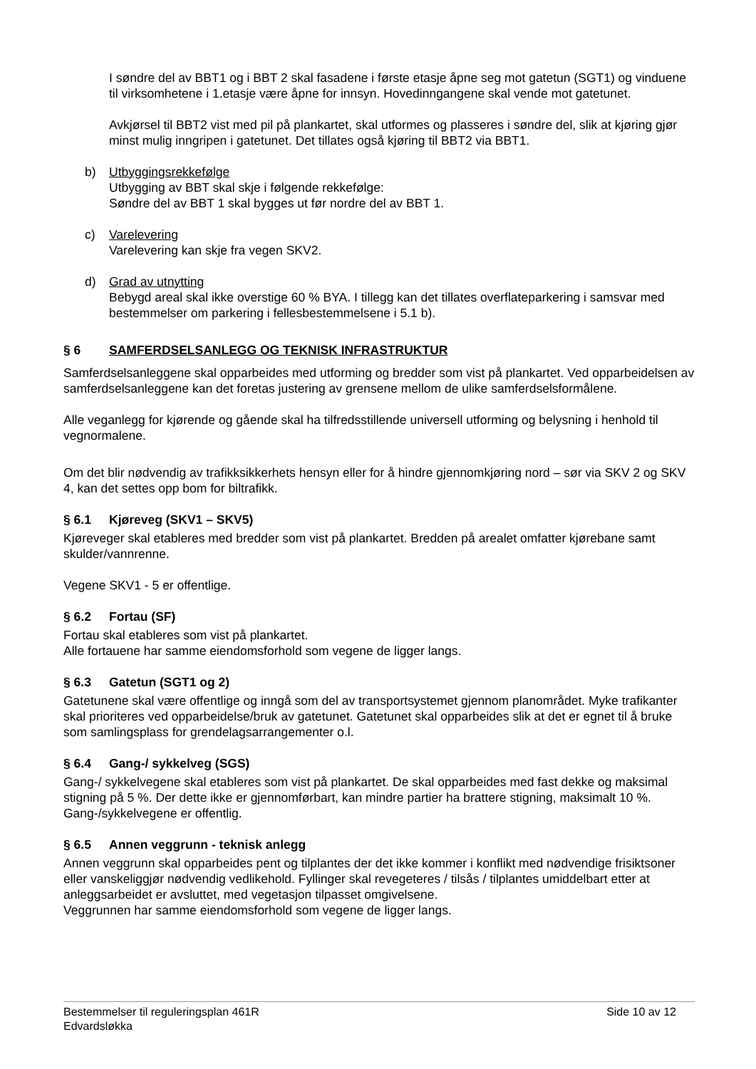I søndre del av BBT1 og i BBT 2 skal fasadene i første etasje åpne seg mot gatetun (SGT1) og vinduene til virksomhetene i 1.etasje være åpne for innsyn. Hovedinngangene skal vende mot gatetunet.
Avkjørsel til BBT2 vist med pil på plankartet, skal utformes og plasseres i søndre del, slik at kjøring gjør minst mulig inngripen i gatetunet. Det tillates også kjøring til BBT2 via BBT1.
b) Utbyggingsrekkefølge
Utbygging av BBT skal skje i følgende rekkefølge:
Søndre del av BBT 1 skal bygges ut før nordre del av BBT 1.
c) Varelevering
Varelevering kan skje fra vegen SKV2.
d) Grad av utnytting
Bebygd areal skal ikke overstige 60 % BYA. I tillegg kan det tillates overflateparkering i samsvar med bestemmelser om parkering i fellesbestemmelsene i 5.1 b).
§ 6 SAMFERDSELSANLEGG OG TEKNISK INFRASTRUKTUR
Samferdselsanleggene skal opparbeides med utforming og bredder som vist på plankartet. Ved opparbeidelsen av samferdselsanleggene kan det foretas justering av grensene mellom de ulike samferdselsformålene.
Alle veganlegg for kjørende og gående skal ha tilfredsstillende universell utforming og belysning i henhold til vegnormalene.
Om det blir nødvendig av trafikksikkerhets hensyn eller for å hindre gjennomkjøring nord – sør via SKV 2 og SKV 4, kan det settes opp bom for biltrafikk.
§ 6.1 Kjøreveg (SKV1 – SKV5)
Kjøreveger skal etableres med bredder som vist på plankartet. Bredden på arealet omfatter kjørebane samt skulder/vannrenne.
Vegene SKV1 - 5 er offentlige.
§ 6.2 Fortau (SF)
Fortau skal etableres som vist på plankartet.
Alle fortauene har samme eiendomsforhold som vegene de ligger langs.
§ 6.3 Gatetun (SGT1 og 2)
Gatetunene skal være offentlige og inngå som del av transportsystemet gjennom planområdet. Myke trafikanter skal prioriteres ved opparbeidelse/bruk av gatetunet. Gatetunet skal opparbeides slik at det er egnet til å bruke som samlingsplass for grendelagsarrangementer o.l.
§ 6.4 Gang-/ sykkelveg (SGS)
Gang-/ sykkelvegene skal etableres som vist på plankartet. De skal opparbeides med fast dekke og maksimal stigning på 5 %. Der dette ikke er gjennomførbart, kan mindre partier ha brattere stigning, maksimalt 10 %.
Gang-/sykkelvegene er offentlig.
§ 6.5 Annen veggrunn - teknisk anlegg
Annen veggrunn skal opparbeides pent og tilplantes der det ikke kommer i konflikt med nødvendige frisiktsoner eller vanskeliggjør nødvendig vedlikehold. Fyllinger skal revegeteres / tilsås / tilplantes umiddelbart etter at anleggsarbeidet er avsluttet, med vegetasjon tilpasset omgivelsene.
Veggrunnen har samme eiendomsforhold som vegene de ligger langs.
Bestemmelser til reguleringsplan 461R
Edvardsløkka
Side 10 av 12